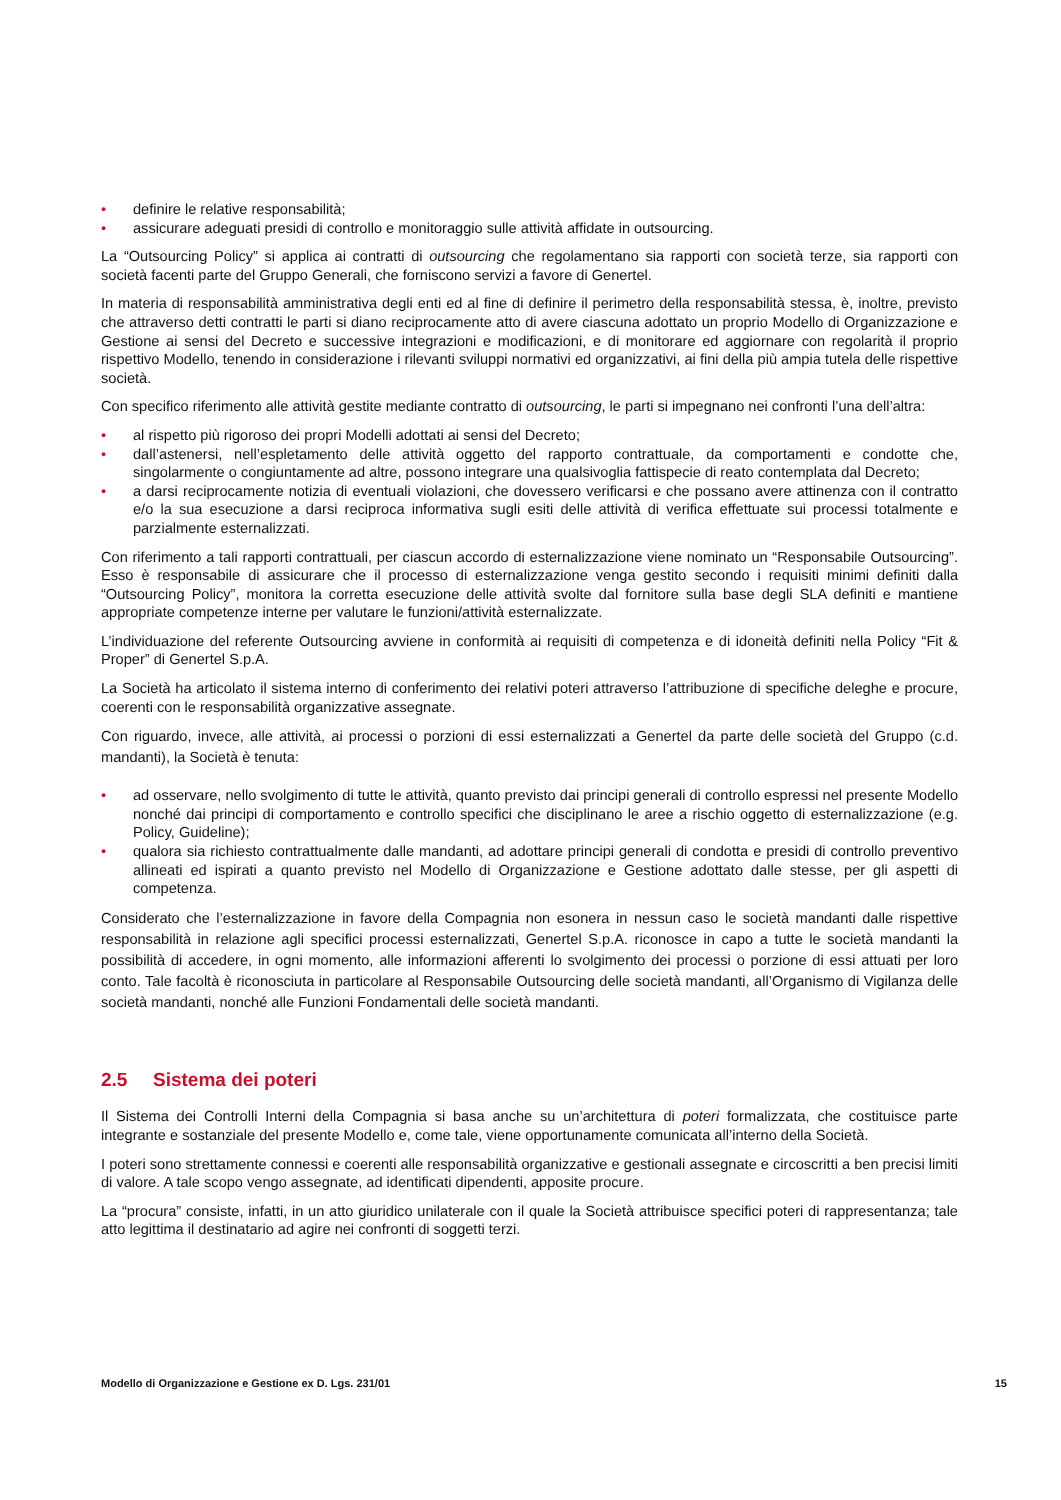• definire le relative responsabilità;
• assicurare adeguati presidi di controllo e monitoraggio sulle attività affidate in outsourcing.
La “Outsourcing Policy” si applica ai contratti di outsourcing che regolamentano sia rapporti con società terze, sia rapporti con società facenti parte del Gruppo Generali, che forniscono servizi a favore di Genertel.
In materia di responsabilità amministrativa degli enti ed al fine di definire il perimetro della responsabilità stessa, è, inoltre, previsto che attraverso detti contratti le parti si diano reciprocamente atto di avere ciascuna adottato un proprio Modello di Organizzazione e Gestione ai sensi del Decreto e successive integrazioni e modificazioni, e di monitorare ed aggiornare con regolarità il proprio rispettivo Modello, tenendo in considerazione i rilevanti sviluppi normativi ed organizzativi, ai fini della più ampia tutela delle rispettive società.
Con specifico riferimento alle attività gestite mediante contratto di outsourcing, le parti si impegnano nei confronti l’una dell’altra:
• al rispetto più rigoroso dei propri Modelli adottati ai sensi del Decreto;
• dall’astenersi, nell’espletamento delle attività oggetto del rapporto contrattuale, da comportamenti e condotte che, singolarmente o congiuntamente ad altre, possono integrare una qualsivoglia fattispecie di reato contemplata dal Decreto;
• a darsi reciprocamente notizia di eventuali violazioni, che dovessero verificarsi e che possano avere attinenza con il contratto e/o la sua esecuzione a darsi reciproca informativa sugli esiti delle attività di verifica effettuate sui processi totalmente e parzialmente esternalizzati.
Con riferimento a tali rapporti contrattuali, per ciascun accordo di esternalizzazione viene nominato un “Responsabile Outsourcing”. Esso è responsabile di assicurare che il processo di esternalizzazione venga gestito secondo i requisiti minimi definiti dalla “Outsourcing Policy”, monitora la corretta esecuzione delle attività svolte dal fornitore sulla base degli SLA definiti e mantiene appropriate competenze interne per valutare le funzioni/attività esternalizzate.
L’individuazione del referente Outsourcing avviene in conformità ai requisiti di competenza e di idoneità definiti nella Policy “Fit & Proper” di Genertel S.p.A.
La Società ha articolato il sistema interno di conferimento dei relativi poteri attraverso l’attribuzione di specifiche deleghe e procure, coerenti con le responsabilità organizzative assegnate.
Con riguardo, invece, alle attività, ai processi o porzioni di essi esternalizzati a Genertel da parte delle società del Gruppo (c.d. mandanti), la Società è tenuta:
• ad osservare, nello svolgimento di tutte le attività, quanto previsto dai principi generali di controllo espressi nel presente Modello nonché dai principi di comportamento e controllo specifici che disciplinano le aree a rischio oggetto di esternalizzazione (e.g. Policy, Guideline);
• qualora sia richiesto contrattualmente dalle mandanti, ad adottare principi generali di condotta e presidi di controllo preventivo allineati ed ispirati a quanto previsto nel Modello di Organizzazione e Gestione adottato dalle stesse, per gli aspetti di competenza.
Considerato che l’esternalizzazione in favore della Compagnia non esonera in nessun caso le società mandanti dalle rispettive responsabilità in relazione agli specifici processi esternalizzati, Genertel S.p.A. riconosce in capo a tutte le società mandanti la possibilità di accedere, in ogni momento, alle informazioni afferenti lo svolgimento dei processi o porzione di essi attuati per loro conto. Tale facoltà è riconosciuta in particolare al Responsabile Outsourcing delle società mandanti, all’Organismo di Vigilanza delle società mandanti, nonché alle Funzioni Fondamentali delle società mandanti.
2.5 Sistema dei poteri
Il Sistema dei Controlli Interni della Compagnia si basa anche su un’architettura di poteri formalizzata, che costituisce parte integrante e sostanziale del presente Modello e, come tale, viene opportunamente comunicata all’interno della Società.
I poteri sono strettamente connessi e coerenti alle responsabilità organizzative e gestionali assegnate e circoscritti a ben precisi limiti di valore. A tale scopo vengo assegnate, ad identificati dipendenti, apposite procure.
La “procura” consiste, infatti, in un atto giuridico unilaterale con il quale la Società attribuisce specifici poteri di rappresentanza; tale atto legittima il destinatario ad agire nei confronti di soggetti terzi.
Modello di Organizzazione e Gestione ex D. Lgs. 231/01 15